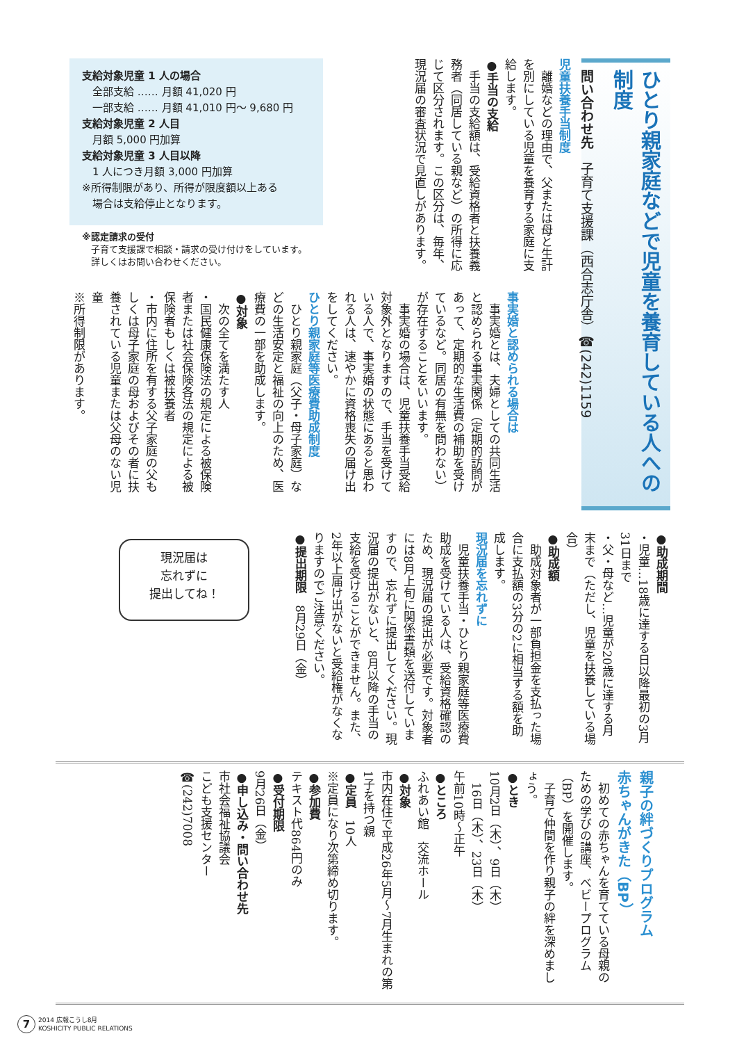ひとり親家庭などで児童を養育している人への制度
問い合わせ先　子育て支援課（西合志庁舎）☎(242)1159
児童扶養手当制度
　離婚などの理由で、父または母と生計を別にしている児童を養育する家庭に支給します。
●手当の支給
　手当の支給額は、受給資格者と扶養義務者（同居している親など）の所得に応じて区分されます。この区分は、毎年、現況届の審査状況で見直しがあります。
支給対象児童 1 人の場合
　全部支給 ‥‥‥ 月額 41,020 円
　一部支給 ‥‥‥ 月額 41,010 円～ 9,680 円
支給対象児童 2 人目
　月額 5,000 円加算
支給対象児童 3 人目以降
　1 人につき月額 3,000 円加算
※所得制限があり、所得が限度額以上ある
　場合は支給停止となります。
※認定請求の受付
　子育て支援課で相談・請求の受け付けをしています。
　詳しくはお問い合わせください。
事実婚と認められる場合は
　事実婚とは、夫婦としての共同生活と認められる事実関係（定期的訪問があって、定期的な生活費の補助を受けているなど。同居の有無を問わない）が存在することをいいます。
　事実婚の場合は、児童扶養手当受給対象外となりますので、手当を受けている人で、事実婚の状態にあると思われる人は、速やかに資格喪失の届け出をしてください。
ひとり親家庭等医療費助成制度
　ひとり親家庭（父子・母子家庭）などの生活安定と福祉の向上のため、医療費の一部を助成します。
●対象
　次の全てを満たす人
・国民健康保険法の規定による被保険者または社会保険各法の規定による被保険者もしくは被扶養者
・市内に住所を有する父子家庭の父もしくは母子家庭の母およびその者に扶養されている児童または父母のない児童
※所得制限があります。
●助成期間
・児童…18歳に達する日以降最初の3月31日まで
・父・母など…児童が20歳に達する月末まで（ただし、児童を扶養している場合）
●助成額
　助成対象者が一部負担金を支払った場合に支払額の3分の2に相当する額を助成します。
現況届を忘れずに
　児童扶養手当・ひとり親家庭等医療費助成を受けている人は、受給資格確認のため、現況届の提出が必要です。対象者には8月上旬に関係書類を送付していますので、忘れずに提出してください。現況届の提出がないと、8月以降の手当の支給を受けることができません。また、2年以上届け出がないと受給権がなくなりますのでご注意ください。
●提出期限　8月29日（金）
現況届は
忘れずに
提出してね！
親子の絆づくりプログラム
赤ちゃんがきた（BP）
　初めての赤ちゃんを育てている母親のための学びの講座、ベビープログラム（BP）を開催します。
　子育て仲間を作り親子の絆を深めましょう。
●とき
10月2日（木）、9日（木）
　16日（木）、23日（木）
午前10時～正午
●ところ
ふれあい館　交流ホール
●対象
市内在住で平成26年5月～7月生まれの第1子を持つ親
●定員　10人
※定員になり次第締め切ります。
●参加費
テキスト代864円のみ
●受付期限
9月26日（金）
●申し込み・問い合わせ先
市社会福祉協議会
こども支援センター
☎(242)7008
7 2014 広報こうし8月
KOSHICITY PUBLIC RELATIONS